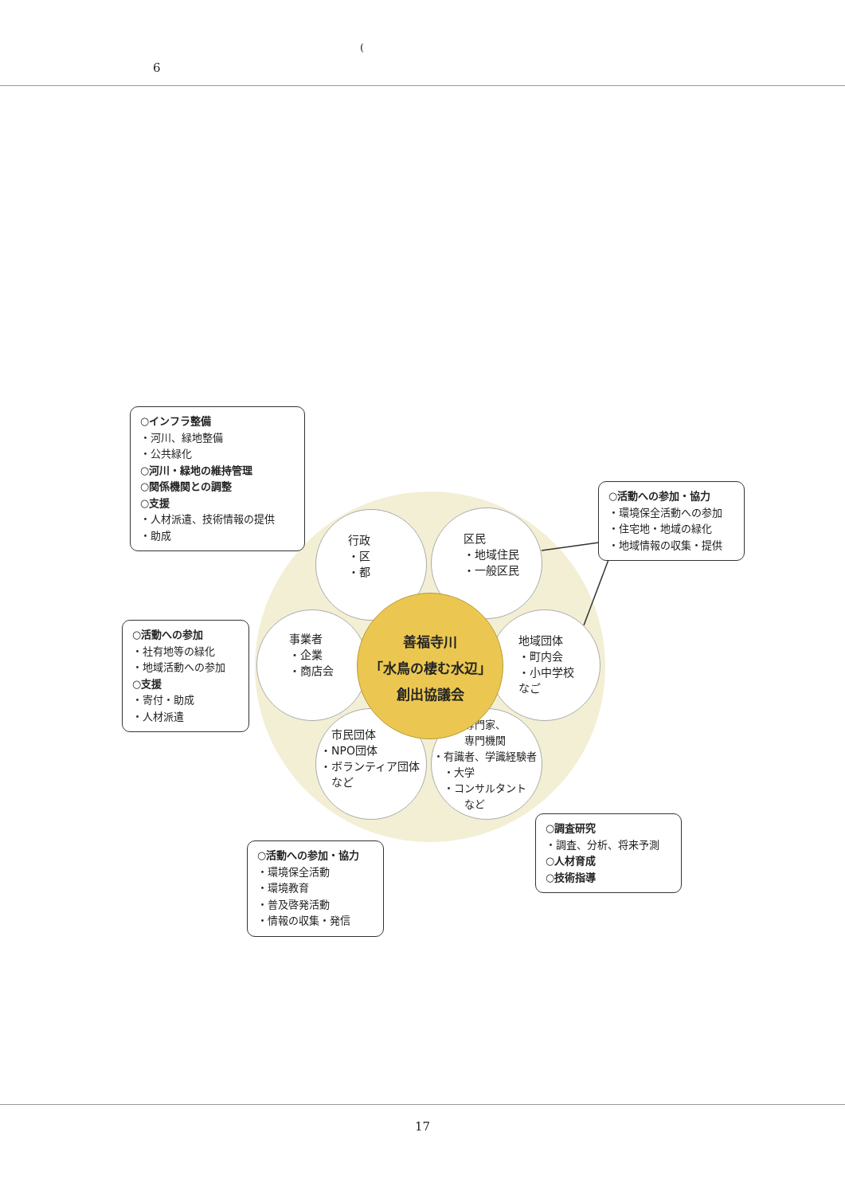(6
行政
・区
・都
区民
・地域住民
・一般区民
事業者
・企業
・商店会
地域団体
・町内会
・小中学校
なご
　市民団体
・NPO団体
・ボランティア団体
　など
　　　専門家、
　　　専門機関
・有識者、学識経験者
　・大学
　・コンサルタント
　　　など
善福寺川
「水鳥の棲む水辺」
創出協議会
○インフラ整備
・河川、緑地整備
・公共緑化
○河川・緑地の維持管理
○関係機関との調整
○支援
・人材派遣、技術情報の提供
・助成
○活動への参加・協力
・環境保全活動への参加
・住宅地・地域の緑化
・地域情報の収集・提供
○活動への参加
・社有地等の緑化
・地域活動への参加
○支援
・寄付・助成
・人材派遣
○活動への参加・協力
・環境保全活動
・環境教育
・普及啓発活動
・情報の収集・発信
○調査研究
・調査、分析、将来予測
○人材育成
○技術指導
17